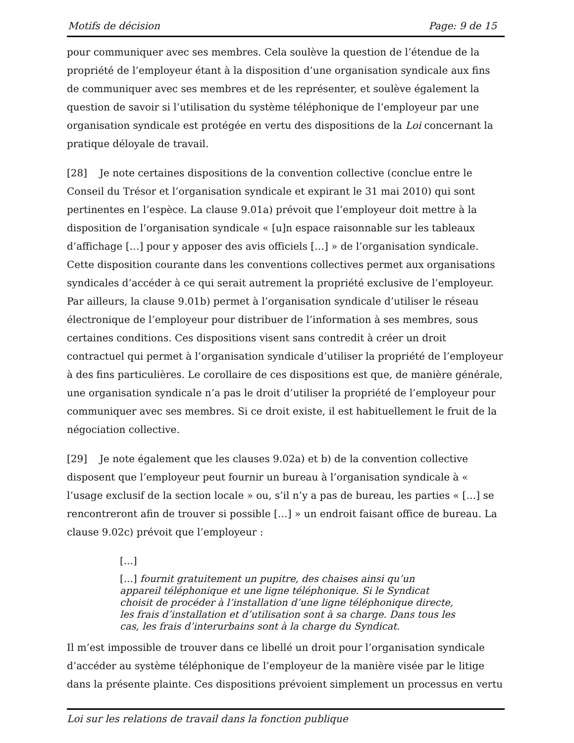Motifs de décision Page: 9 de 15
pour communiquer avec ses membres. Cela soulève la question de l’étendue de la propriété de l’employeur étant à la disposition d’une organisation syndicale aux fins de communiquer avec ses membres et de les représenter, et soulève également la question de savoir si l’utilisation du système téléphonique de l’employeur par une organisation syndicale est protégée en vertu des dispositions de la Loi concernant la pratique déloyale de travail.
[28] Je note certaines dispositions de la convention collective (conclue entre le Conseil du Trésor et l’organisation syndicale et expirant le 31 mai 2010) qui sont pertinentes en l’espèce. La clause 9.01a) prévoit que l’employeur doit mettre à la disposition de l’organisation syndicale « [u]n espace raisonnable sur les tableaux d’affichage […] pour y apposer des avis officiels […] » de l’organisation syndicale. Cette disposition courante dans les conventions collectives permet aux organisations syndicales d’accéder à ce qui serait autrement la propriété exclusive de l’employeur. Par ailleurs, la clause 9.01b) permet à l’organisation syndicale d’utiliser le réseau électronique de l’employeur pour distribuer de l’information à ses membres, sous certaines conditions. Ces dispositions visent sans contredit à créer un droit contractuel qui permet à l’organisation syndicale d’utiliser la propriété de l’employeur à des fins particulières. Le corollaire de ces dispositions est que, de manière générale, une organisation syndicale n’a pas le droit d’utiliser la propriété de l’employeur pour communiquer avec ses membres. Si ce droit existe, il est habituellement le fruit de la négociation collective.
[29] Je note également que les clauses 9.02a) et b) de la convention collective disposent que l’employeur peut fournir un bureau à l’organisation syndicale à « l’usage exclusif de la section locale » ou, s’il n’y a pas de bureau, les parties « […] se rencontreront afin de trouver si possible […] » un endroit faisant office de bureau. La clause 9.02c) prévoit que l’employeur :
[…]
[…] fournit gratuitement un pupitre, des chaises ainsi qu’un appareil téléphonique et une ligne téléphonique. Si le Syndicat choisit de procéder à l’installation d’une ligne téléphonique directe, les frais d’installation et d’utilisation sont à sa charge. Dans tous les cas, les frais d’interurbains sont à la charge du Syndicat.
Il m’est impossible de trouver dans ce libellé un droit pour l’organisation syndicale d’accéder au système téléphonique de l’employeur de la manière visée par le litige dans la présente plainte. Ces dispositions prévoient simplement un processus en vertu
Loi sur les relations de travail dans la fonction publique